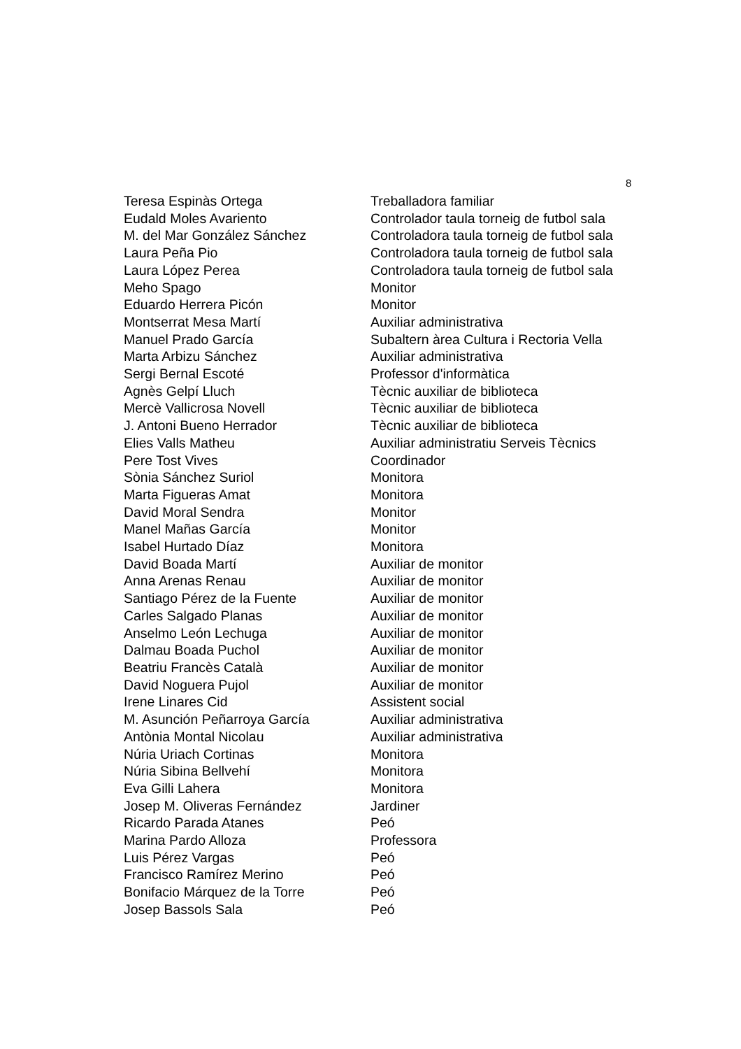8
| Teresa Espinàs Ortega | Treballadora familiar |
| Eudald Moles Avariento | Controlador taula torneig de futbol sala |
| M. del Mar González Sánchez | Controladora taula torneig de futbol sala |
| Laura Peña Pio | Controladora taula torneig de futbol sala |
| Laura López Perea | Controladora taula torneig de futbol sala |
| Meho Spago | Monitor |
| Eduardo Herrera Picón | Monitor |
| Montserrat Mesa Martí | Auxiliar administrativa |
| Manuel Prado García | Subaltern àrea Cultura i Rectoria Vella |
| Marta Arbizu Sánchez | Auxiliar administrativa |
| Sergi Bernal Escoté | Professor d'informàtica |
| Agnès Gelpí Lluch | Tècnic auxiliar de biblioteca |
| Mercè Vallicrosa Novell | Tècnic auxiliar de biblioteca |
| J. Antoni Bueno Herrador | Tècnic auxiliar de biblioteca |
| Elies Valls Matheu | Auxiliar administratiu Serveis Tècnics |
| Pere Tost Vives | Coordinador |
| Sònia Sánchez Suriol | Monitora |
| Marta Figueras Amat | Monitora |
| David Moral Sendra | Monitor |
| Manel Mañas García | Monitor |
| Isabel Hurtado Díaz | Monitora |
| David Boada Martí | Auxiliar de monitor |
| Anna Arenas Renau | Auxiliar de monitor |
| Santiago Pérez de la Fuente | Auxiliar de monitor |
| Carles Salgado Planas | Auxiliar de monitor |
| Anselmo León Lechuga | Auxiliar de monitor |
| Dalmau Boada Puchol | Auxiliar de monitor |
| Beatriu Francès Català | Auxiliar de monitor |
| David Noguera Pujol | Auxiliar de monitor |
| Irene Linares Cid | Assistent social |
| M. Asunción Peñarroya García | Auxiliar administrativa |
| Antònia Montal Nicolau | Auxiliar administrativa |
| Núria Uriach Cortinas | Monitora |
| Núria Sibina Bellvehí | Monitora |
| Eva Gilli Lahera | Monitora |
| Josep M. Oliveras Fernández | Jardiner |
| Ricardo Parada Atanes | Peó |
| Marina Pardo Alloza | Professora |
| Luis Pérez Vargas | Peó |
| Francisco Ramírez Merino | Peó |
| Bonifacio Márquez de la Torre | Peó |
| Josep Bassols Sala | Peó |